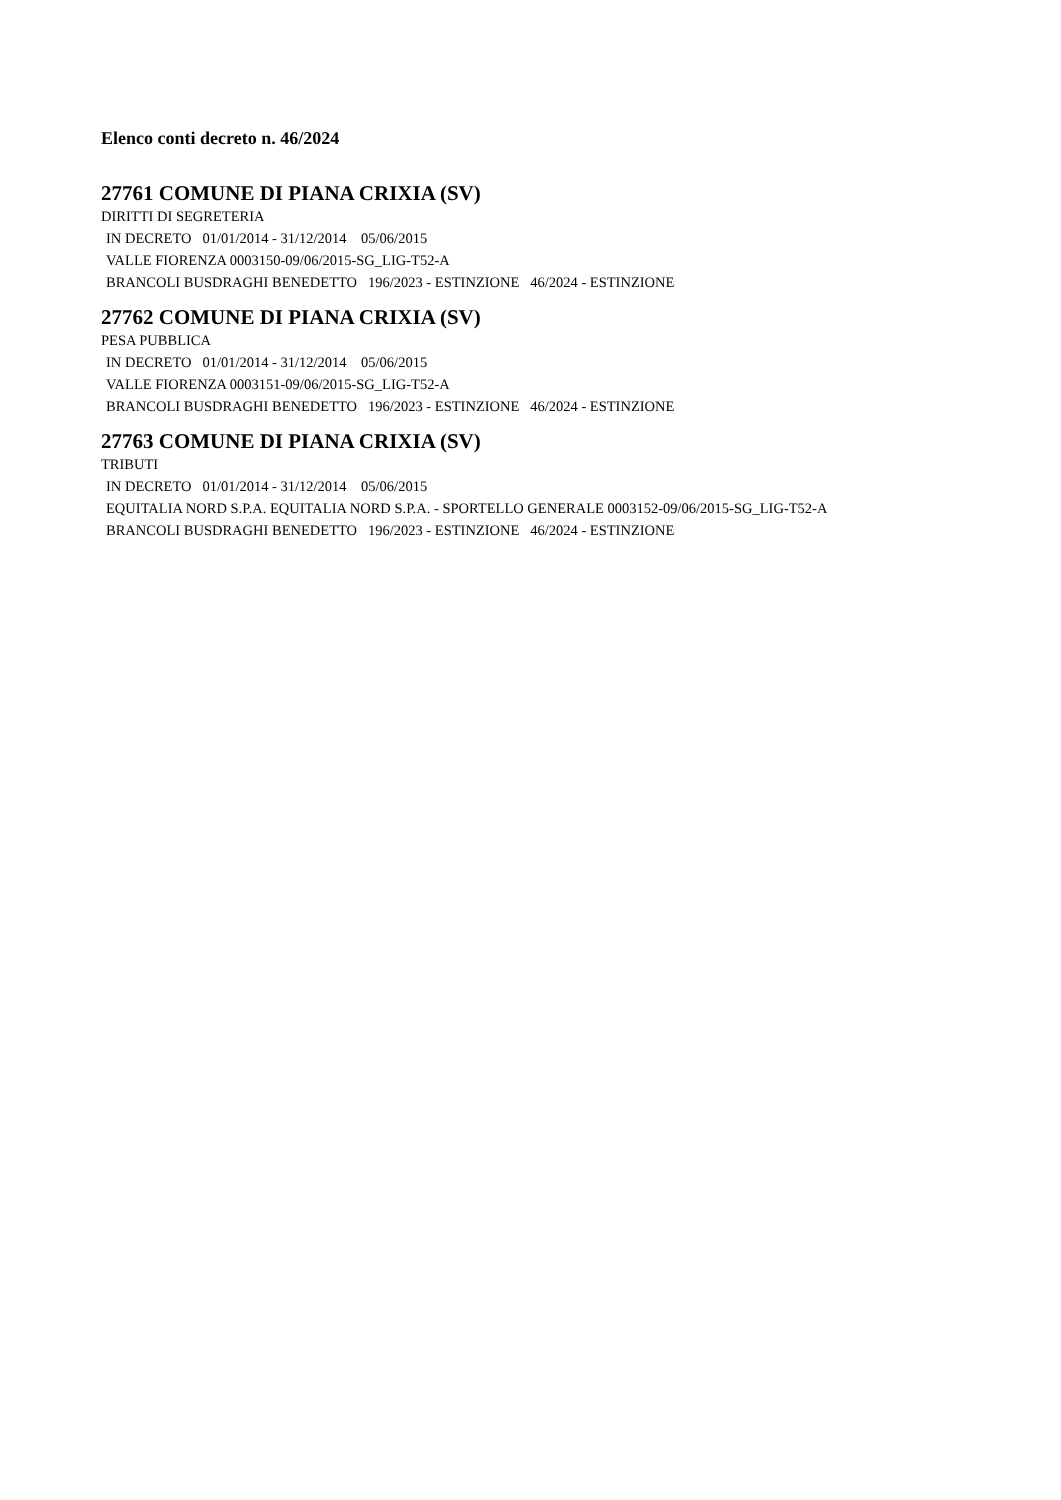Elenco conti decreto n. 46/2024
27761 COMUNE DI PIANA CRIXIA (SV)
DIRITTI DI SEGRETERIA
IN DECRETO 01/01/2014 - 31/12/2014 05/06/2015
VALLE FIORENZA 0003150-09/06/2015-SG_LIG-T52-A
BRANCOLI BUSDRAGHI BENEDETTO 196/2023 - ESTINZIONE 46/2024 - ESTINZIONE
27762 COMUNE DI PIANA CRIXIA (SV)
PESA PUBBLICA
IN DECRETO 01/01/2014 - 31/12/2014 05/06/2015
VALLE FIORENZA 0003151-09/06/2015-SG_LIG-T52-A
BRANCOLI BUSDRAGHI BENEDETTO 196/2023 - ESTINZIONE 46/2024 - ESTINZIONE
27763 COMUNE DI PIANA CRIXIA (SV)
TRIBUTI
IN DECRETO 01/01/2014 - 31/12/2014 05/06/2015
EQUITALIA NORD S.P.A. EQUITALIA NORD S.P.A. - SPORTELLO GENERALE 0003152-09/06/2015-SG_LIG-T52-A
BRANCOLI BUSDRAGHI BENEDETTO 196/2023 - ESTINZIONE 46/2024 - ESTINZIONE